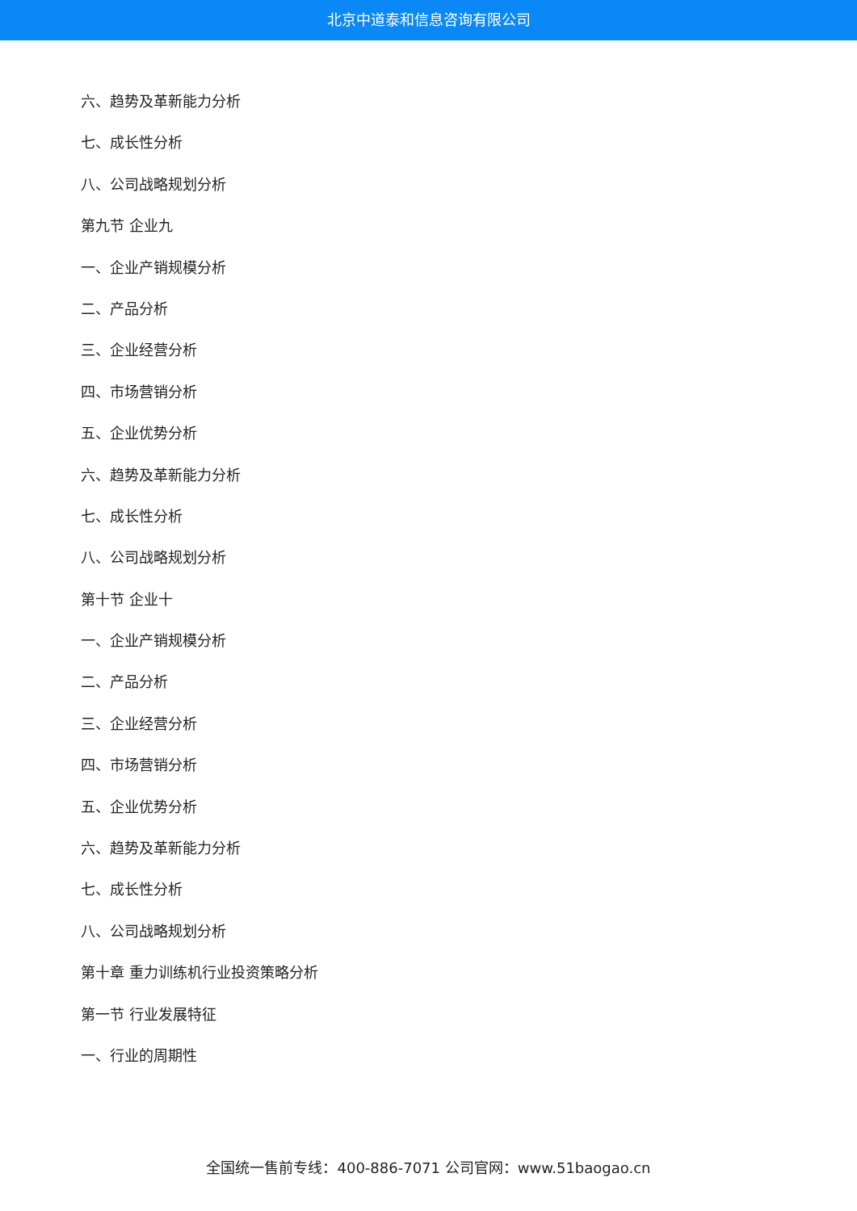北京中道泰和信息咨询有限公司
六、趋势及革新能力分析
七、成长性分析
八、公司战略规划分析
第九节 企业九
一、企业产销规模分析
二、产品分析
三、企业经营分析
四、市场营销分析
五、企业优势分析
六、趋势及革新能力分析
七、成长性分析
八、公司战略规划分析
第十节 企业十
一、企业产销规模分析
二、产品分析
三、企业经营分析
四、市场营销分析
五、企业优势分析
六、趋势及革新能力分析
七、成长性分析
八、公司战略规划分析
第十章 重力训练机行业投资策略分析
第一节 行业发展特征
一、行业的周期性
全国统一售前专线：400-886-7071 公司官网：www.51baogao.cn